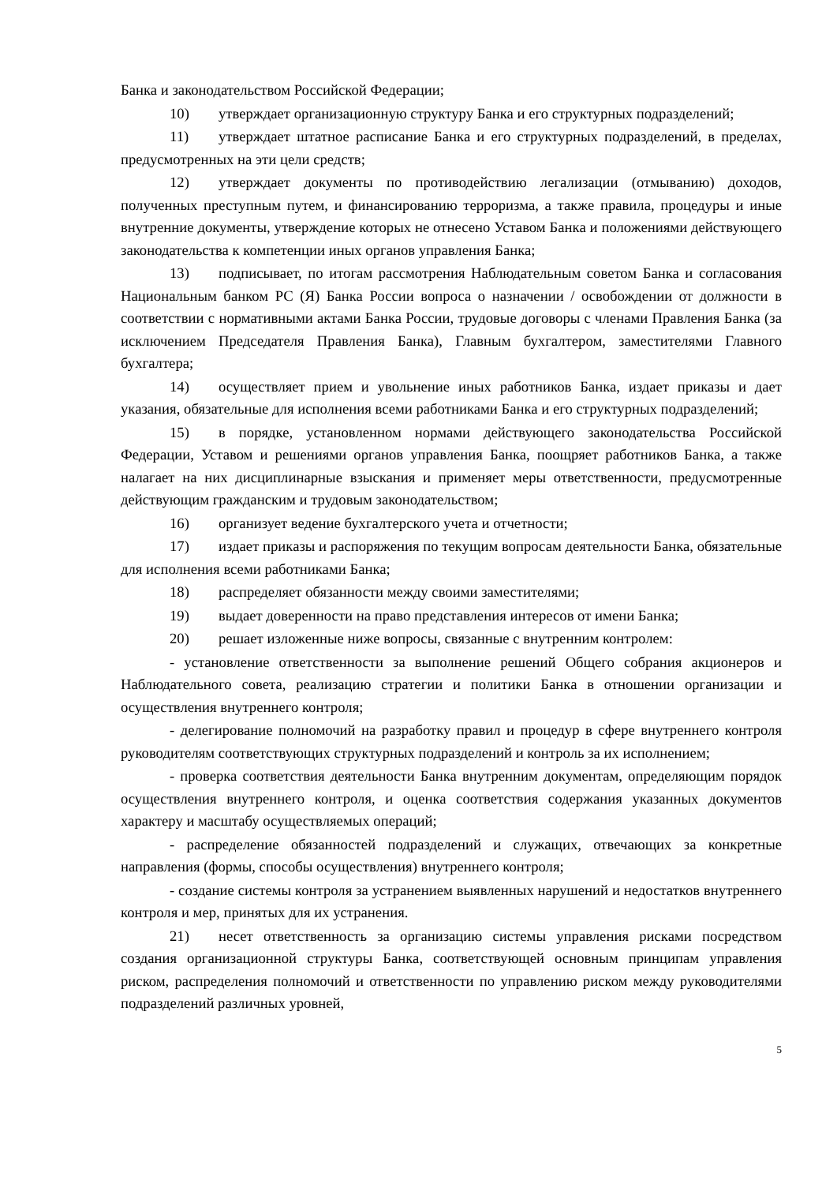Банка и законодательством Российской Федерации;
10) утверждает организационную структуру Банка и его структурных подразделений;
11) утверждает штатное расписание Банка и его структурных подразделений, в пределах, предусмотренных на эти цели средств;
12) утверждает документы по противодействию легализации (отмыванию) доходов, полученных преступным путем, и финансированию терроризма, а также правила, процедуры и иные внутренние документы, утверждение которых не отнесено Уставом Банка и положениями действующего законодательства к компетенции иных органов управления Банка;
13) подписывает, по итогам рассмотрения Наблюдательным советом Банка и согласования Национальным банком РС (Я) Банка России вопроса о назначении / освобождении от должности в соответствии с нормативными актами Банка России, трудовые договоры с членами Правления Банка (за исключением Председателя Правления Банка), Главным бухгалтером, заместителями Главного бухгалтера;
14) осуществляет прием и увольнение иных работников Банка, издает приказы и дает указания, обязательные для исполнения всеми работниками Банка и его структурных подразделений;
15) в порядке, установленном нормами действующего законодательства Российской Федерации, Уставом и решениями органов управления Банка, поощряет работников Банка, а также налагает на них дисциплинарные взыскания и применяет меры ответственности, предусмотренные действующим гражданским и трудовым законодательством;
16) организует ведение бухгалтерского учета и отчетности;
17) издает приказы и распоряжения по текущим вопросам деятельности Банка, обязательные для исполнения всеми работниками Банка;
18) распределяет обязанности между своими заместителями;
19) выдает доверенности на право представления интересов от имени Банка;
20) решает изложенные ниже вопросы, связанные с внутренним контролем:
- установление ответственности за выполнение решений Общего собрания акционеров и Наблюдательного совета, реализацию стратегии и политики Банка в отношении организации и осуществления внутреннего контроля;
- делегирование полномочий на разработку правил и процедур в сфере внутреннего контроля руководителям соответствующих структурных подразделений и контроль за их исполнением;
- проверка соответствия деятельности Банка внутренним документам, определяющим порядок осуществления внутреннего контроля, и оценка соответствия содержания указанных документов характеру и масштабу осуществляемых операций;
- распределение обязанностей подразделений и служащих, отвечающих за конкретные направления (формы, способы осуществления) внутреннего контроля;
- создание системы контроля за устранением выявленных нарушений и недостатков внутреннего контроля и мер, принятых для их устранения.
21) несет ответственность за организацию системы управления рисками посредством создания организационной структуры Банка, соответствующей основным принципам управления риском, распределения полномочий и ответственности по управлению риском между руководителями подразделений различных уровней,
5